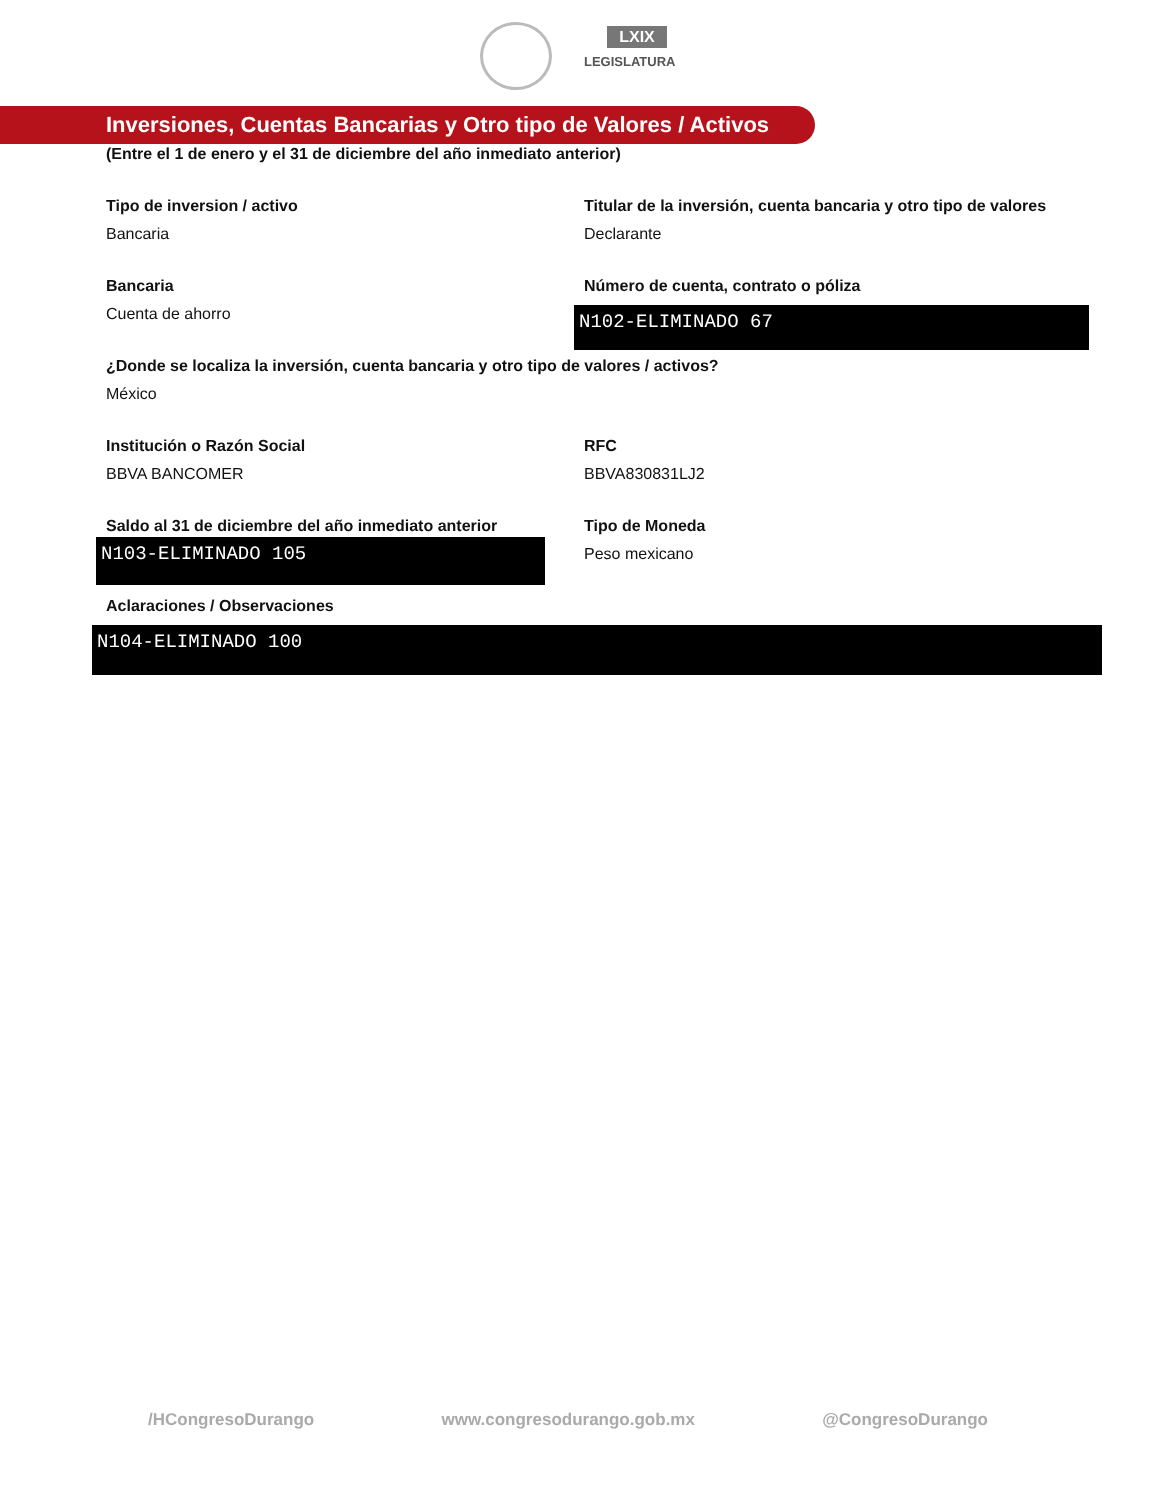LXIX
LEGISLATURA
Inversiones, Cuentas Bancarias y Otro tipo de Valores / Activos
(Entre el 1 de enero y el 31 de diciembre del año inmediato anterior)
Tipo de inversion / activo
Bancaria
Titular de la inversión, cuenta bancaria y otro tipo de valores
Declarante
Bancaria
Cuenta de ahorro
Número de cuenta, contrato o póliza
N102-ELIMINADO 67
¿Donde se localiza la inversión, cuenta bancaria y otro tipo de valores / activos?
México
Institución o Razón Social
BBVA BANCOMER
RFC
BBVA830831LJ2
Saldo al 31 de diciembre del año inmediato anterior
N103-ELIMINADO 105
Tipo de Moneda
Peso mexicano
Aclaraciones / Observaciones
N104-ELIMINADO 100
/HCongresoDurango www.congresodurango.gob.mx @CongresoDurango